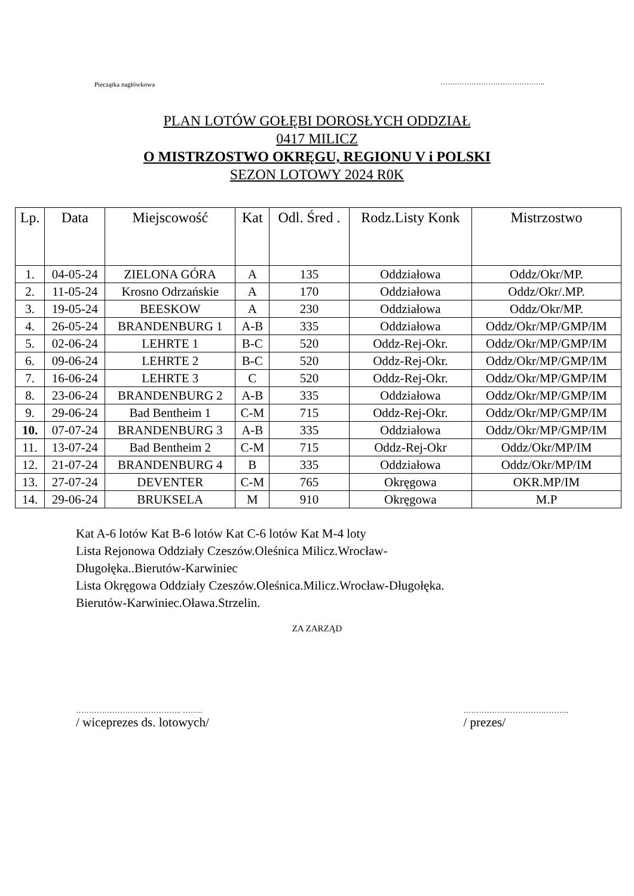Pieczątka nagłówkowa
……………………………………..
PLAN LOTÓW GOŁĘBI DOROSŁYCH ODDZIAŁ
0417 MILICZ
O MISTRZOSTWO OKRĘGU, REGIONU V i POLSKI
SEZON LOTOWY 2024 R0K
| Lp. | Data | Miejscowość | Kat | Odl. Śred . | Rodz.Listy Konk | Mistrzostwo |
| --- | --- | --- | --- | --- | --- | --- |
| 1. | 04-05-24 | ZIELONA GÓRA | A | 135 | Oddziałowa | Oddz/Okr/MP. |
| 2. | 11-05-24 | Krosno Odrzańskie | A | 170 | Oddziałowa | Oddz/Okr/.MP. |
| 3. | 19-05-24 | BEESKOW | A | 230 | Oddziałowa | Oddz/Okr/MP. |
| 4. | 26-05-24 | BRANDENBURG 1 | A-B | 335 | Oddziałowa | Oddz/Okr/MP/GMP/IM |
| 5. | 02-06-24 | LEHRTE 1 | B-C | 520 | Oddz-Rej-Okr. | Oddz/Okr/MP/GMP/IM |
| 6. | 09-06-24 | LEHRTE 2 | B-C | 520 | Oddz-Rej-Okr. | Oddz/Okr/MP/GMP/IM |
| 7. | 16-06-24 | LEHRTE 3 | C | 520 | Oddz-Rej-Okr. | Oddz/Okr/MP/GMP/IM |
| 8. | 23-06-24 | BRANDENBURG 2 | A-B | 335 | Oddziałowa | Oddz/Okr/MP/GMP/IM |
| 9. | 29-06-24 | Bad Bentheim 1 | C-M | 715 | Oddz-Rej-Okr. | Oddz/Okr/MP/GMP/IM |
| 10. | 07-07-24 | BRANDENBURG 3 | A-B | 335 | Oddziałowa | Oddz/Okr/MP/GMP/IM |
| 11. | 13-07-24 | Bad Bentheim 2 | C-M | 715 | Oddz-Rej-Okr | Oddz/Okr/MP/IM |
| 12. | 21-07-24 | BRANDENBURG 4 | B | 335 | Oddziałowa | Oddz/Okr/MP/IM |
| 13. | 27-07-24 | DEVENTER | C-M | 765 | Okręgowa | OKR.MP/IM |
| 14. | 29-06-24 | BRUKSELA | M | 910 | Okręgowa | M.P |
Kat A-6 lotów Kat B-6 lotów Kat C-6 lotów Kat M-4 loty
Lista Rejonowa Oddziały Czeszów.Oleśnica Milicz.Wrocław-
Długołęka..Bierutów-Karwiniec
Lista Okręgowa Oddziały Czeszów.Oleśnica.Milicz.Wrocław-Długołęka.
Bierutów-Karwiniec.Oława.Strzelin.
ZA ZARZĄD
………………………………….. ……..
/ wiceprezes ds. lotowych/
…………………………………..
/ prezes/